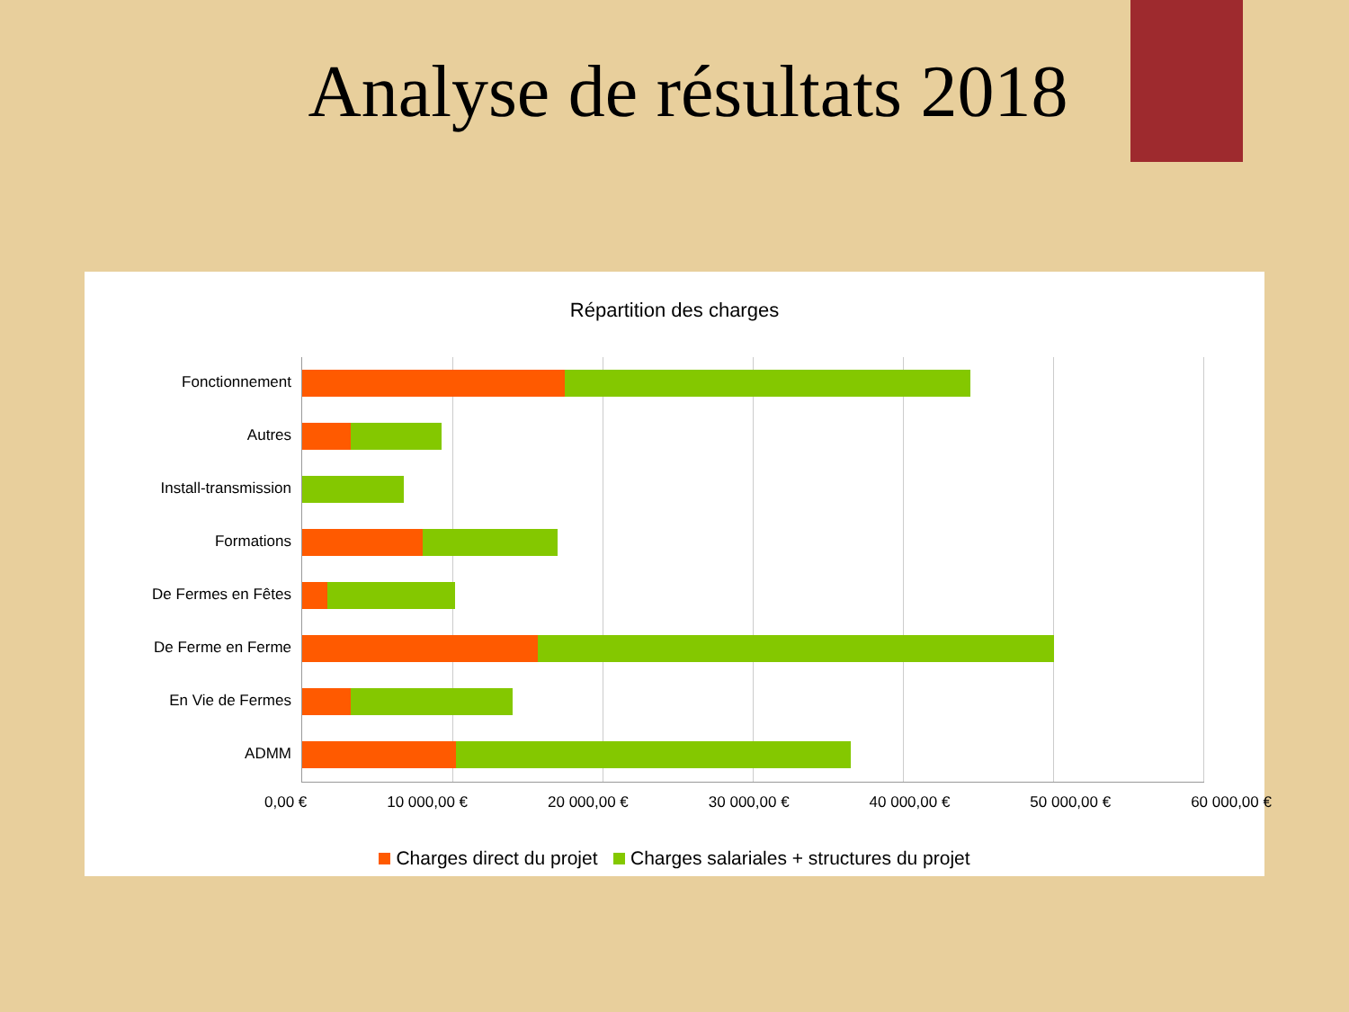Analyse de résultats 2018
Répartition des charges
Fonctionnement
Autres
Install-transmission
Formations
De Fermes en Fêtes
De Ferme en Ferme
En Vie de Fermes
ADMM
0,00 € 10 000,00 € 20 000,00 € 30 000,00 € 40 000,00 € 50 000,00 € 60 000,00 €
Charges direct du projet Charges salariales + structures du projet